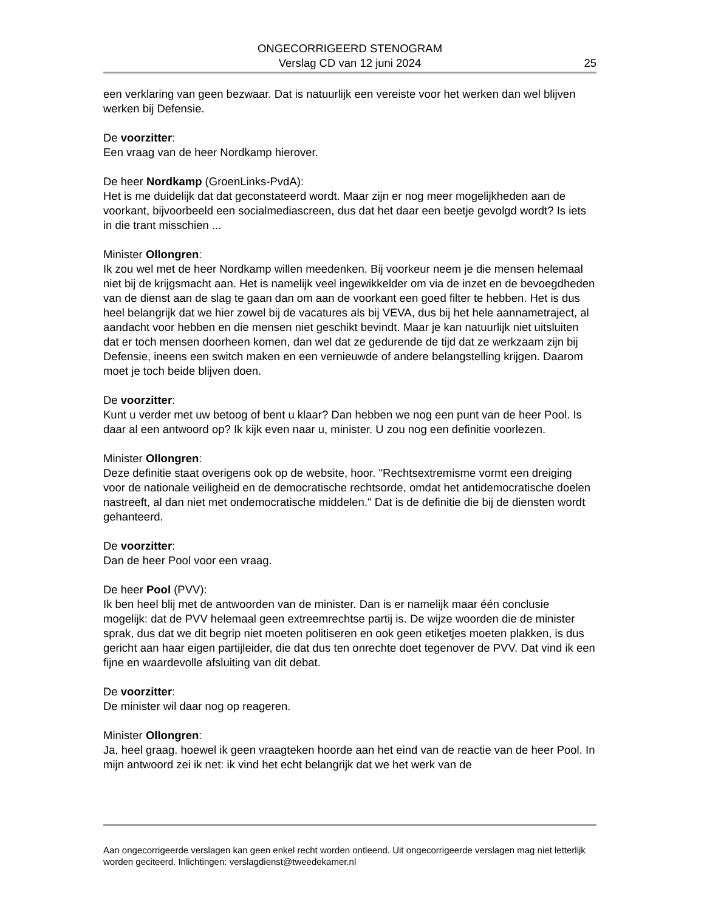ONGECORRIGEERD STENOGRAM
Verslag CD van 12 juni 2024
25
een verklaring van geen bezwaar. Dat is natuurlijk een vereiste voor het werken dan wel blijven werken bij Defensie.
De voorzitter:
Een vraag van de heer Nordkamp hierover.
De heer Nordkamp (GroenLinks-PvdA):
Het is me duidelijk dat dat geconstateerd wordt. Maar zijn er nog meer mogelijkheden aan de voorkant, bijvoorbeeld een socialmediascreen, dus dat het daar een beetje gevolgd wordt? Is iets in die trant misschien ...
Minister Ollongren:
Ik zou wel met de heer Nordkamp willen meedenken. Bij voorkeur neem je die mensen helemaal niet bij de krijgsmacht aan. Het is namelijk veel ingewikkelder om via de inzet en de bevoegdheden van de dienst aan de slag te gaan dan om aan de voorkant een goed filter te hebben. Het is dus heel belangrijk dat we hier zowel bij de vacatures als bij VEVA, dus bij het hele aannametraject, al aandacht voor hebben en die mensen niet geschikt bevindt. Maar je kan natuurlijk niet uitsluiten dat er toch mensen doorheen komen, dan wel dat ze gedurende de tijd dat ze werkzaam zijn bij Defensie, ineens een switch maken en een vernieuwde of andere belangstelling krijgen. Daarom moet je toch beide blijven doen.
De voorzitter:
Kunt u verder met uw betoog of bent u klaar? Dan hebben we nog een punt van de heer Pool. Is daar al een antwoord op? Ik kijk even naar u, minister. U zou nog een definitie voorlezen.
Minister Ollongren:
Deze definitie staat overigens ook op de website, hoor. "Rechtsextremisme vormt een dreiging voor de nationale veiligheid en de democratische rechtsorde, omdat het antidemocratische doelen nastreeft, al dan niet met ondemocratische middelen." Dat is de definitie die bij de diensten wordt gehanteerd.
De voorzitter:
Dan de heer Pool voor een vraag.
De heer Pool (PVV):
Ik ben heel blij met de antwoorden van de minister. Dan is er namelijk maar één conclusie mogelijk: dat de PVV helemaal geen extreemrechtse partij is. De wijze woorden die de minister sprak, dus dat we dit begrip niet moeten politiseren en ook geen etiketjes moeten plakken, is dus gericht aan haar eigen partijleider, die dat dus ten onrechte doet tegenover de PVV. Dat vind ik een fijne en waardevolle afsluiting van dit debat.
De voorzitter:
De minister wil daar nog op reageren.
Minister Ollongren:
Ja, heel graag. hoewel ik geen vraagteken hoorde aan het eind van de reactie van de heer Pool. In mijn antwoord zei ik net: ik vind het echt belangrijk dat we het werk van de
Aan ongecorrigeerde verslagen kan geen enkel recht worden ontleend. Uit ongecorrigeerde verslagen mag niet letterlijk worden geciteerd. Inlichtingen: verslagdienst@tweedekamer.nl